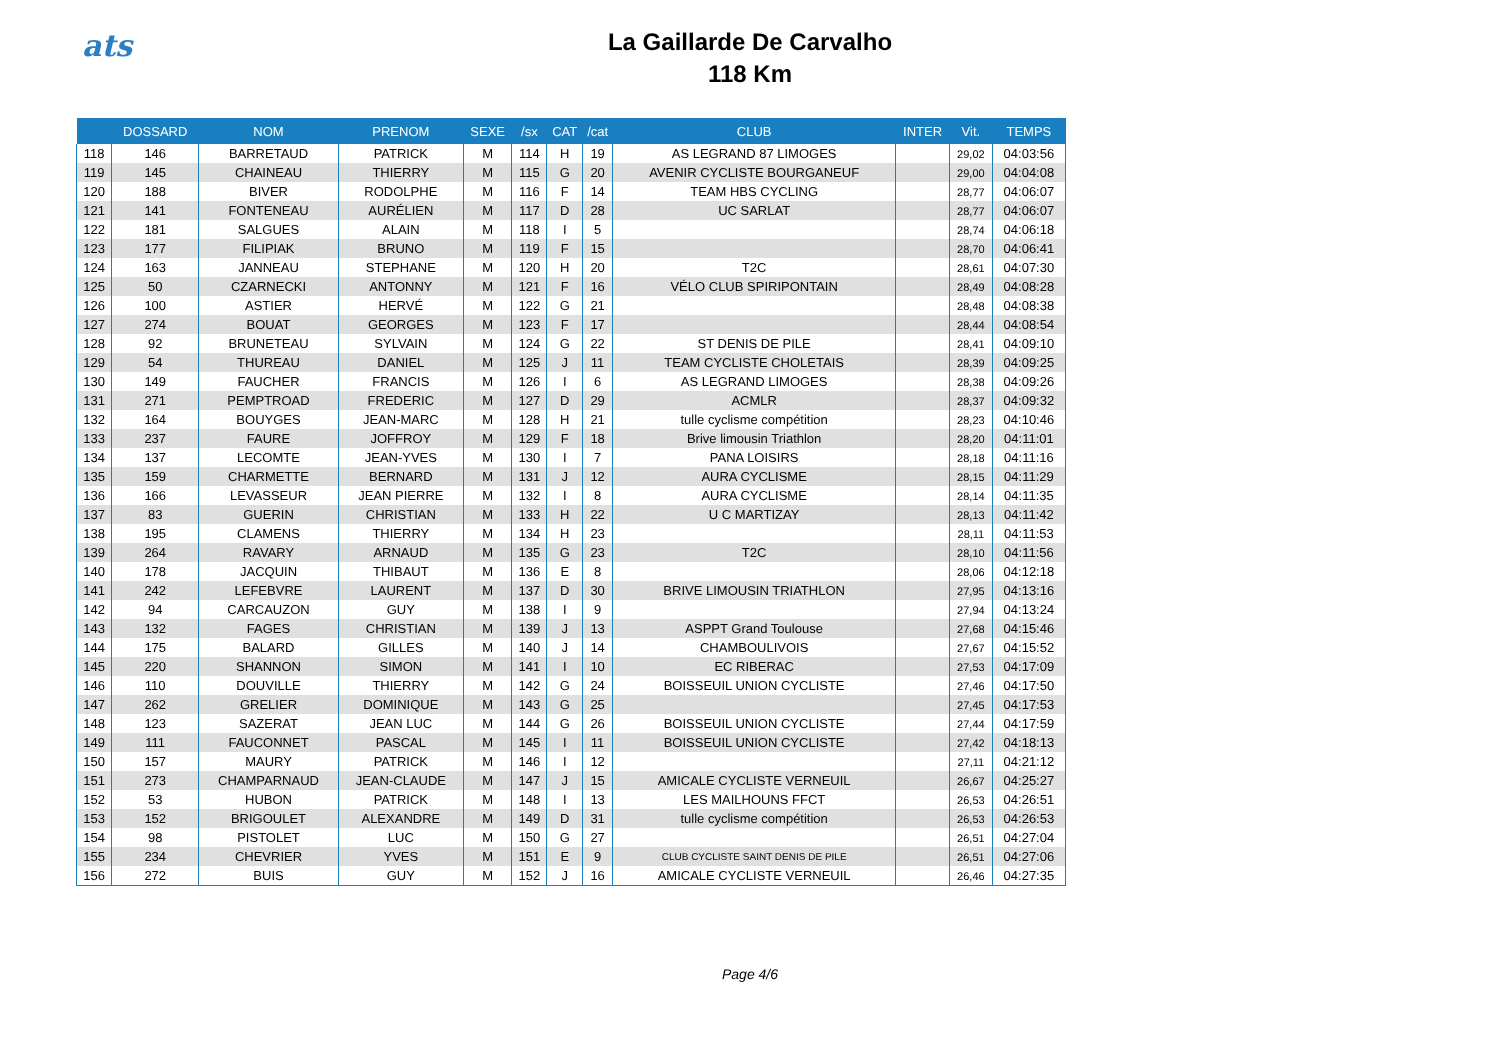ats
La Gaillarde De Carvalho
118 Km
| | DOSSARD | NOM | PRENOM | SEXE | /sx | CAT | /cat | CLUB | INTER | Vit. | TEMPS |
| --- | --- | --- | --- | --- | --- | --- | --- | --- | --- | --- | --- |
| 118 | 146 | BARRETAUD | PATRICK | M | 114 | H | 19 | AS LEGRAND 87 LIMOGES | | 29,02 | 04:03:56 |
| 119 | 145 | CHAINEAU | THIERRY | M | 115 | G | 20 | AVENIR CYCLISTE BOURGANEUF | | 29,00 | 04:04:08 |
| 120 | 188 | BIVER | RODOLPHE | M | 116 | F | 14 | TEAM HBS CYCLING | | 28,77 | 04:06:07 |
| 121 | 141 | FONTENEAU | AURÉLIEN | M | 117 | D | 28 | UC SARLAT | | 28,77 | 04:06:07 |
| 122 | 181 | SALGUES | ALAIN | M | 118 | I | 5 | | | 28,74 | 04:06:18 |
| 123 | 177 | FILIPIAK | BRUNO | M | 119 | F | 15 | | | 28,70 | 04:06:41 |
| 124 | 163 | JANNEAU | STEPHANE | M | 120 | H | 20 | T2C | | 28,61 | 04:07:30 |
| 125 | 50 | CZARNECKI | ANTONNY | M | 121 | F | 16 | VÉLO CLUB SPIRIPONTAIN | | 28,49 | 04:08:28 |
| 126 | 100 | ASTIER | HERVÉ | M | 122 | G | 21 | | | 28,48 | 04:08:38 |
| 127 | 274 | BOUAT | GEORGES | M | 123 | F | 17 | | | 28,44 | 04:08:54 |
| 128 | 92 | BRUNETEAU | SYLVAIN | M | 124 | G | 22 | ST DENIS DE PILE | | 28,41 | 04:09:10 |
| 129 | 54 | THUREAU | DANIEL | M | 125 | J | 11 | TEAM CYCLISTE CHOLETAIS | | 28,39 | 04:09:25 |
| 130 | 149 | FAUCHER | FRANCIS | M | 126 | I | 6 | AS LEGRAND LIMOGES | | 28,38 | 04:09:26 |
| 131 | 271 | PEMPTROAD | FREDERIC | M | 127 | D | 29 | ACMLR | | 28,37 | 04:09:32 |
| 132 | 164 | BOUYGES | JEAN-MARC | M | 128 | H | 21 | tulle cyclisme compétition | | 28,23 | 04:10:46 |
| 133 | 237 | FAURE | JOFFROY | M | 129 | F | 18 | Brive limousin Triathlon | | 28,20 | 04:11:01 |
| 134 | 137 | LECOMTE | JEAN-YVES | M | 130 | I | 7 | PANA LOISIRS | | 28,18 | 04:11:16 |
| 135 | 159 | CHARMETTE | BERNARD | M | 131 | J | 12 | AURA CYCLISME | | 28,15 | 04:11:29 |
| 136 | 166 | LEVASSEUR | JEAN PIERRE | M | 132 | I | 8 | AURA CYCLISME | | 28,14 | 04:11:35 |
| 137 | 83 | GUERIN | CHRISTIAN | M | 133 | H | 22 | U C MARTIZAY | | 28,13 | 04:11:42 |
| 138 | 195 | CLAMENS | THIERRY | M | 134 | H | 23 | | | 28,11 | 04:11:53 |
| 139 | 264 | RAVARY | ARNAUD | M | 135 | G | 23 | T2C | | 28,10 | 04:11:56 |
| 140 | 178 | JACQUIN | THIBAUT | M | 136 | E | 8 | | | 28,06 | 04:12:18 |
| 141 | 242 | LEFEBVRE | LAURENT | M | 137 | D | 30 | BRIVE LIMOUSIN TRIATHLON | | 27,95 | 04:13:16 |
| 142 | 94 | CARCAUZON | GUY | M | 138 | I | 9 | | | 27,94 | 04:13:24 |
| 143 | 132 | FAGES | CHRISTIAN | M | 139 | J | 13 | ASPPT Grand Toulouse | | 27,68 | 04:15:46 |
| 144 | 175 | BALARD | GILLES | M | 140 | J | 14 | CHAMBOULIVOIS | | 27,67 | 04:15:52 |
| 145 | 220 | SHANNON | SIMON | M | 141 | I | 10 | EC RIBERAC | | 27,53 | 04:17:09 |
| 146 | 110 | DOUVILLE | THIERRY | M | 142 | G | 24 | BOISSEUIL UNION CYCLISTE | | 27,46 | 04:17:50 |
| 147 | 262 | GRELIER | DOMINIQUE | M | 143 | G | 25 | | | 27,45 | 04:17:53 |
| 148 | 123 | SAZERAT | JEAN LUC | M | 144 | G | 26 | BOISSEUIL UNION CYCLISTE | | 27,44 | 04:17:59 |
| 149 | 111 | FAUCONNET | PASCAL | M | 145 | I | 11 | BOISSEUIL UNION CYCLISTE | | 27,42 | 04:18:13 |
| 150 | 157 | MAURY | PATRICK | M | 146 | I | 12 | | | 27,11 | 04:21:12 |
| 151 | 273 | CHAMPARNAUD | JEAN-CLAUDE | M | 147 | J | 15 | AMICALE CYCLISTE VERNEUIL | | 26,67 | 04:25:27 |
| 152 | 53 | HUBON | PATRICK | M | 148 | I | 13 | LES MAILHOUNS FFCT | | 26,53 | 04:26:51 |
| 153 | 152 | BRIGOULET | ALEXANDRE | M | 149 | D | 31 | tulle cyclisme compétition | | 26,53 | 04:26:53 |
| 154 | 98 | PISTOLET | LUC | M | 150 | G | 27 | | | 26,51 | 04:27:04 |
| 155 | 234 | CHEVRIER | YVES | M | 151 | E | 9 | CLUB CYCLISTE SAINT DENIS DE PILE | | 26,51 | 04:27:06 |
| 156 | 272 | BUIS | GUY | M | 152 | J | 16 | AMICALE CYCLISTE VERNEUIL | | 26,46 | 04:27:35 |
Page 4/6